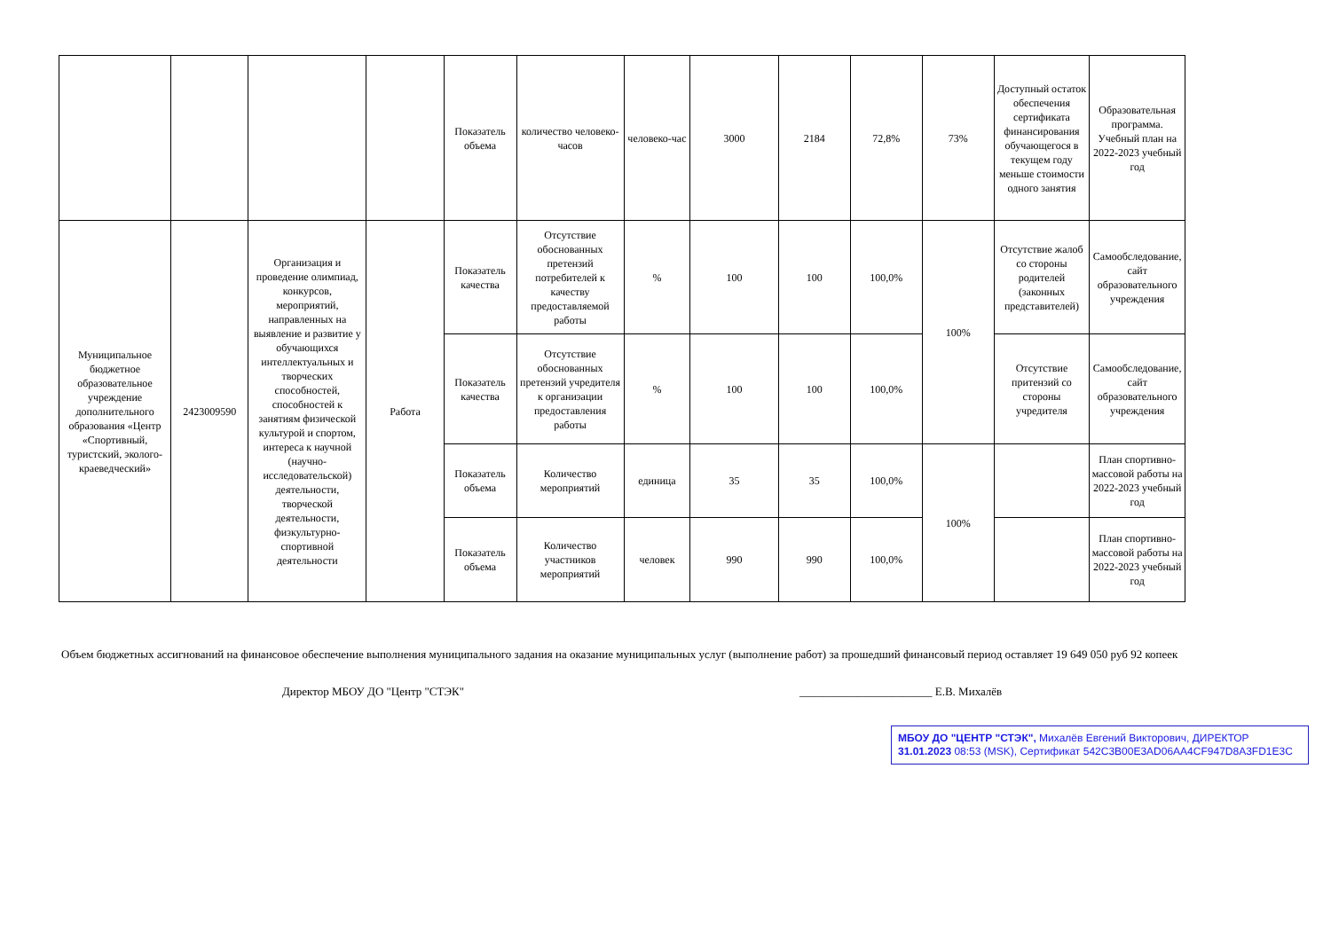| | | | | Показатель объема | количество человеко-часов | человеко-час | 3000 | 2184 | 72,8% | 73% | Доступный остаток обеспечения сертификата финансирования обучающегося в текущем году меньше стоимости одного занятия | Образовательная программа. Учебный план на 2022-2023 учебный год |
| Муниципальное бюджетное образовательное учреждение дополнительного образования «Центр «Спортивный, туристский, эколого-краеведческий» | 2423009590 | Организация и проведение олимпиад, конкурсов, мероприятий, направленных на выявление и развитие у обучающихся интеллектуальных и творческих способностей, способностей к занятиям физической культурой и спортом, интереса к научной (научно-исследовательской) деятельности, творческой деятельности, физкультурно-спортивной деятельности | Работа | Показатель качества | Отсутствие обоснованных претензий потребителей к качеству предоставляемой работы | % | 100 | 100 | 100,0% | 100% | Отсутствие жалоб со стороны родителей (законных представителей) | Самообследование, сайт образовательного учреждения |
| | | | | Показатель качества | Отсутствие обоснованных претензий учредителя к организации предоставления работы | % | 100 | 100 | 100,0% | | Отсутствие притензий со стороны учредителя | Самообследование, сайт образовательного учреждения |
| | | | | Показатель объема | Количество мероприятий | единица | 35 | 35 | 100,0% | 100% | | План спортивно-массовой работы на 2022-2023 учебный год |
| | | | | Показатель объема | Количество участников мероприятий | человек | 990 | 990 | 100,0% | | | План спортивно-массовой работы на 2022-2023 учебный год |
Объем бюджетных ассигнований на финансовое обеспечение выполнения муниципального задания на оказание муниципальных услуг (выполнение работ) за прошедший финансовый период оставляет 19 649 050 руб 92 копеек
Директор МБОУ ДО "Центр "СТЭК" _______________________ Е.В. Михалёв
МБОУ ДО "ЦЕНТР "СТЭК", Михалёв Евгений Викторович, ДИРЕКТОР
31.01.2023 08:53 (MSK), Сертификат 542C3B00E3AD06AA4CF947D8A3FD1E3C